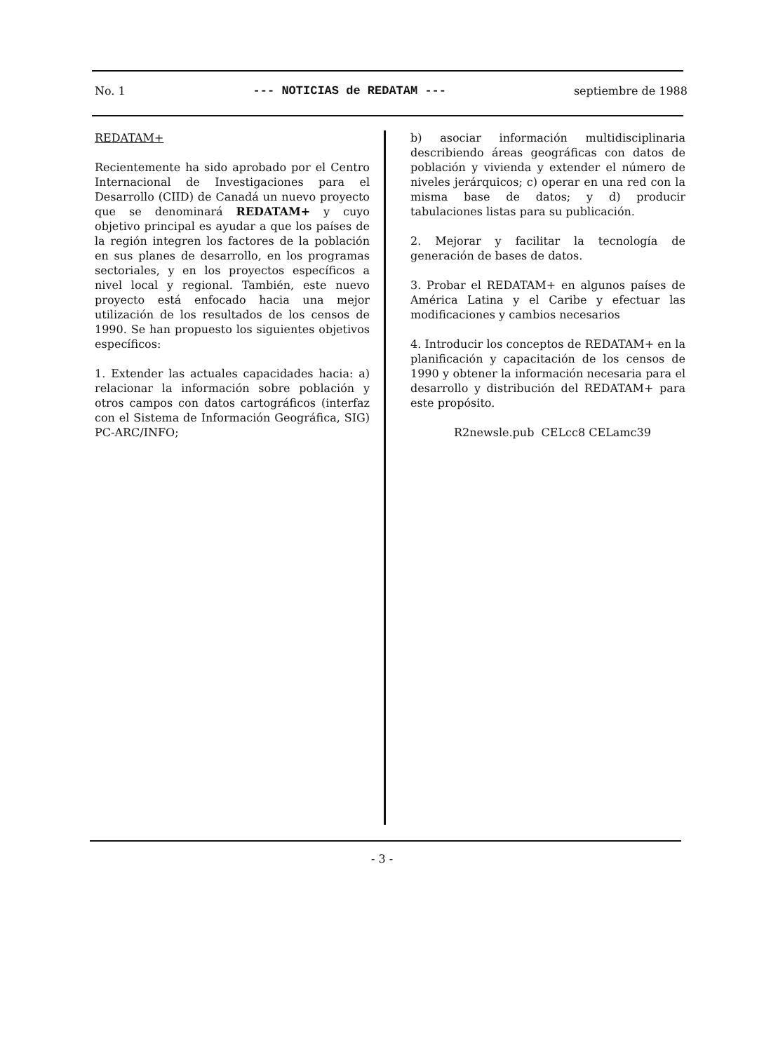No. 1 --- NOTICIAS de REDATAM --- septiembre de 1988
REDATAM+
Recientemente ha sido aprobado por el Centro Internacional de Investigaciones para el Desarrollo (CIID) de Canadá un nuevo proyecto que se denominará REDATAM+ y cuyo objetivo principal es ayudar a que los países de la región integren los factores de la población en sus planes de desarrollo, en los programas sectoriales, y en los proyectos específicos a nivel local y regional. También, este nuevo proyecto está enfocado hacia una mejor utilización de los resultados de los censos de 1990. Se han propuesto los siguientes objetivos específicos:
1. Extender las actuales capacidades hacia: a) relacionar la información sobre población y otros campos con datos cartográficos (interfaz con el Sistema de Información Geográfica, SIG) PC-ARC/INFO;
b) asociar información multidisciplinaria describiendo áreas geográficas con datos de población y vivienda y extender el número de niveles jerárquicos; c) operar en una red con la misma base de datos; y d) producir tabulaciones listas para su publicación.
2. Mejorar y facilitar la tecnología de generación de bases de datos.
3. Probar el REDATAM+ en algunos países de América Latina y el Caribe y efectuar las modificaciones y cambios necesarios
4. Introducir los conceptos de REDATAM+ en la planificación y capacitación de los censos de 1990 y obtener la información necesaria para el desarrollo y distribución del REDATAM+ para este propósito.
R2newsle.pub CELcc8 CELamc39
- 3 -